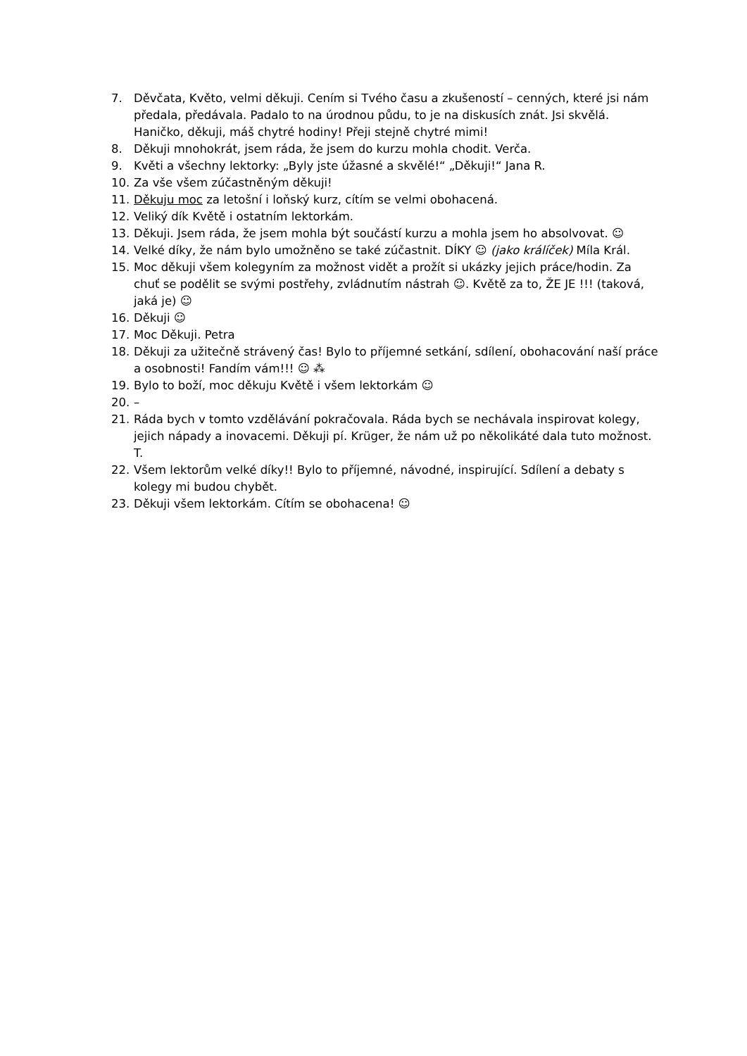7. Děvčata, Květo, velmi děkuji. Cením si Tvého času a zkušeností – cenných, které jsi nám předala, předávala. Padalo to na úrodnou půdu, to je na diskusích znát. Jsi skvělá. Haničko, děkuji, máš chytré hodiny! Přeji stejně chytré mimi!
8. Děkuji mnohokrát, jsem ráda, že jsem do kurzu mohla chodit. Verča.
9. Květi a všechny lektorky: „Byly jste úžasné a skvělé!“ „Děkuji!“ Jana R.
10. Za vše všem zúčastněným děkuji!
11. Děkuju moc za letošní i loňský kurz, cítím se velmi obohacená.
12. Veliký dík Květě i ostatním lektorkám.
13. Děkuji. Jsem ráda, že jsem mohla být součástí kurzu a mohla jsem ho absolvovat. ☺
14. Velké díky, že nám bylo umožněno se také zúčastnit. DÍKY ☺ (jako králíček) Míla Král.
15. Moc děkuji všem kolegyním za možnost vidět a prožít si ukázky jejich práce/hodin. Za chuť se podělit se svými postřehy, zvládnutím nástrah ☺. Květě za to, ŽE JE !!! (taková, jaká je) ☺
16. Děkuji ☺
17. Moc Děkuji. Petra
18. Děkuji za užitečně strávený čas! Bylo to příjemné setkání, sdílení, obohacování naší práce a osobnosti! Fandím vám!!! ☺ ⁂
19. Bylo to boží, moc děkuju Květě i všem lektorkám ☺
20. –
21. Ráda bych v tomto vzdělávání pokračovala. Ráda bych se nechávala inspirovat kolegy, jejich nápady a inovacemi. Děkuji pí. Krüger, že nám už po několikáté dala tuto možnost. T.
22. Všem lektorům velké díky!! Bylo to příjemné, návodné, inspirující. Sdílení a debaty s kolegy mi budou chybět.
23. Děkuji všem lektorkám. Cítím se obohacena! ☺